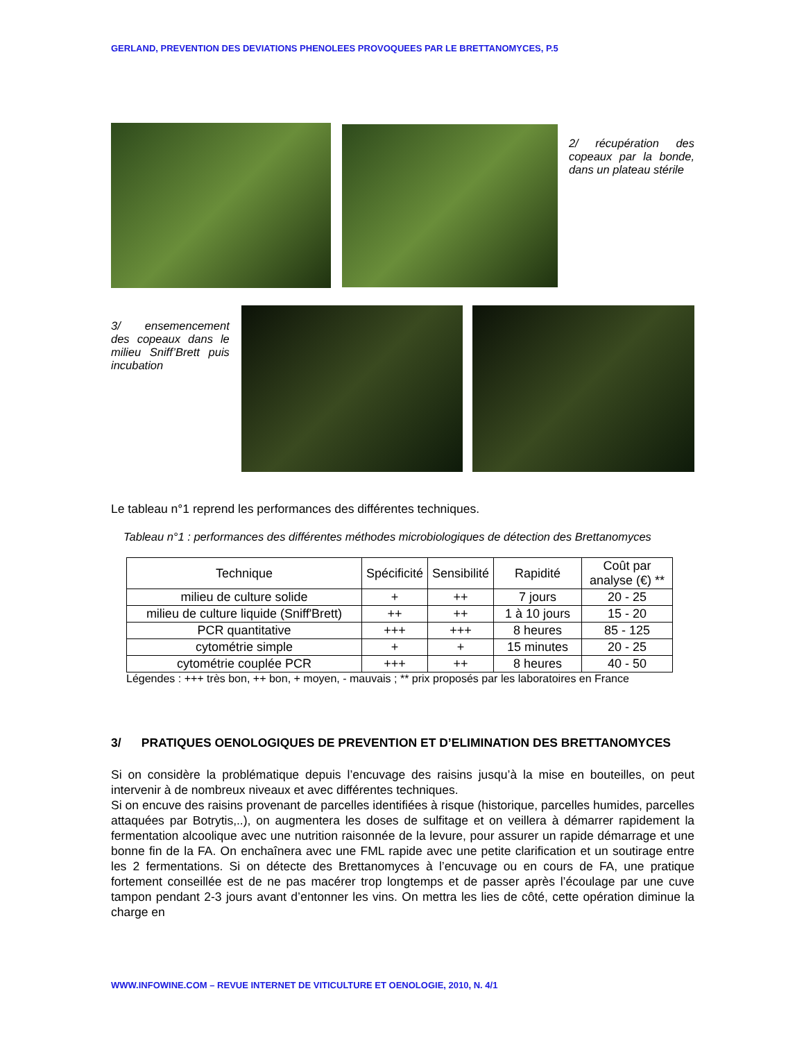GERLAND, PREVENTION DES DEVIATIONS PHENOLEES PROVOQUEES PAR LE BRETTANOMYCES, P.5
2/ récupération des copeaux par la bonde, dans un plateau stérile
3/ ensemencement des copeaux dans le milieu Sniff’Brett puis incubation
Le tableau n°1 reprend les performances des différentes techniques.
Tableau n°1 : performances des différentes méthodes microbiologiques de détection des Brettanomyces
| Technique | Spécificité | Sensibilité | Rapidité | Coût par analyse (€) ** |
| --- | --- | --- | --- | --- |
| milieu de culture solide | + | ++ | 7 jours | 20 - 25 |
| milieu de culture liquide (Sniff'Brett) | ++ | ++ | 1 à 10 jours | 15 - 20 |
| PCR quantitative | +++ | +++ | 8 heures | 85 - 125 |
| cytométrie simple | + | + | 15 minutes | 20 - 25 |
| cytométrie couplée PCR | +++ | ++ | 8 heures | 40 - 50 |
Légendes : +++ très bon, ++ bon, + moyen, - mauvais ; ** prix proposés par les laboratoires en France
3/ PRATIQUES OENOLOGIQUES DE PREVENTION ET D’ELIMINATION DES BRETTANOMYCES
Si on considère la problématique depuis l’encuvage des raisins jusqu’à la mise en bouteilles, on peut intervenir à de nombreux niveaux et avec différentes techniques.
Si on encuve des raisins provenant de parcelles identifiées à risque (historique, parcelles humides, parcelles attaquées par Botrytis,..), on augmentera les doses de sulfitage et on veillera à démarrer rapidement la fermentation alcoolique avec une nutrition raisonnée de la levure, pour assurer un rapide démarrage et une bonne fin de la FA. On enchaînera avec une FML rapide avec une petite clarification et un soutirage entre les 2 fermentations. Si on détecte des Brettanomyces à l’encuvage ou en cours de FA, une pratique fortement conseillée est de ne pas macérer trop longtemps et de passer après l’écoulage par une cuve tampon pendant 2-3 jours avant d’entonner les vins. On mettra les lies de côté, cette opération diminue la charge en
WWW.INFOWINE.COM – REVUE INTERNET DE VITICULTURE ET OENOLOGIE, 2010, N. 4/1